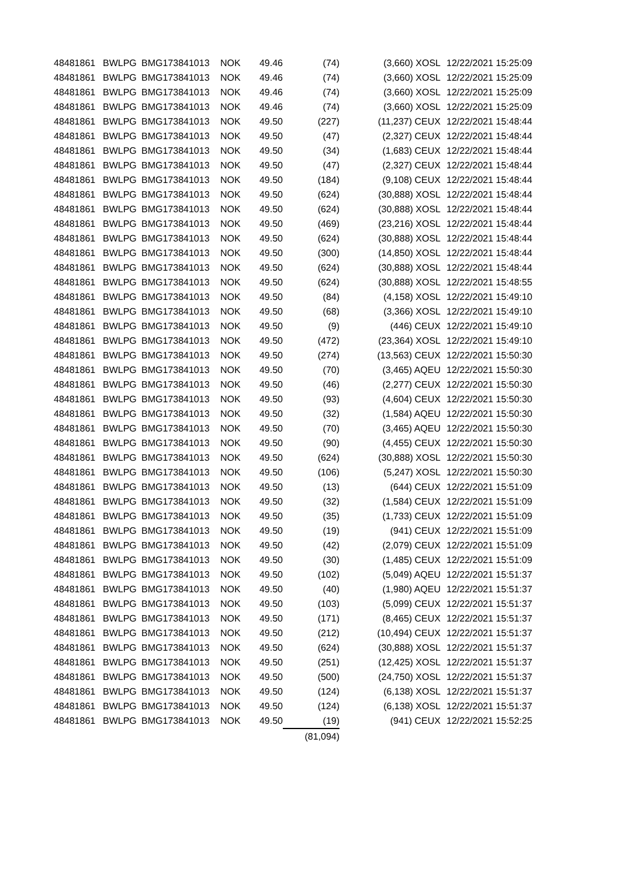| 48481861 | BWLPG | BMG173841013 | NOK | 49.46 | (74) | (3,660) XOSL | | 12/22/2021 15:25:09 |
| 48481861 | BWLPG | BMG173841013 | NOK | 49.46 | (74) | (3,660) XOSL | | 12/22/2021 15:25:09 |
| 48481861 | BWLPG | BMG173841013 | NOK | 49.46 | (74) | (3,660) XOSL | | 12/22/2021 15:25:09 |
| 48481861 | BWLPG | BMG173841013 | NOK | 49.46 | (74) | (3,660) XOSL | | 12/22/2021 15:25:09 |
| 48481861 | BWLPG | BMG173841013 | NOK | 49.50 | (227) | (11,237) CEUX | | 12/22/2021 15:48:44 |
| 48481861 | BWLPG | BMG173841013 | NOK | 49.50 | (47) | (2,327) CEUX | | 12/22/2021 15:48:44 |
| 48481861 | BWLPG | BMG173841013 | NOK | 49.50 | (34) | (1,683) CEUX | | 12/22/2021 15:48:44 |
| 48481861 | BWLPG | BMG173841013 | NOK | 49.50 | (47) | (2,327) CEUX | | 12/22/2021 15:48:44 |
| 48481861 | BWLPG | BMG173841013 | NOK | 49.50 | (184) | (9,108) CEUX | | 12/22/2021 15:48:44 |
| 48481861 | BWLPG | BMG173841013 | NOK | 49.50 | (624) | (30,888) XOSL | | 12/22/2021 15:48:44 |
| 48481861 | BWLPG | BMG173841013 | NOK | 49.50 | (624) | (30,888) XOSL | | 12/22/2021 15:48:44 |
| 48481861 | BWLPG | BMG173841013 | NOK | 49.50 | (469) | (23,216) XOSL | | 12/22/2021 15:48:44 |
| 48481861 | BWLPG | BMG173841013 | NOK | 49.50 | (624) | (30,888) XOSL | | 12/22/2021 15:48:44 |
| 48481861 | BWLPG | BMG173841013 | NOK | 49.50 | (300) | (14,850) XOSL | | 12/22/2021 15:48:44 |
| 48481861 | BWLPG | BMG173841013 | NOK | 49.50 | (624) | (30,888) XOSL | | 12/22/2021 15:48:44 |
| 48481861 | BWLPG | BMG173841013 | NOK | 49.50 | (624) | (30,888) XOSL | | 12/22/2021 15:48:55 |
| 48481861 | BWLPG | BMG173841013 | NOK | 49.50 | (84) | (4,158) XOSL | | 12/22/2021 15:49:10 |
| 48481861 | BWLPG | BMG173841013 | NOK | 49.50 | (68) | (3,366) XOSL | | 12/22/2021 15:49:10 |
| 48481861 | BWLPG | BMG173841013 | NOK | 49.50 | (9) | (446) CEUX | | 12/22/2021 15:49:10 |
| 48481861 | BWLPG | BMG173841013 | NOK | 49.50 | (472) | (23,364) XOSL | | 12/22/2021 15:49:10 |
| 48481861 | BWLPG | BMG173841013 | NOK | 49.50 | (274) | (13,563) CEUX | | 12/22/2021 15:50:30 |
| 48481861 | BWLPG | BMG173841013 | NOK | 49.50 | (70) | (3,465) AQEU | | 12/22/2021 15:50:30 |
| 48481861 | BWLPG | BMG173841013 | NOK | 49.50 | (46) | (2,277) CEUX | | 12/22/2021 15:50:30 |
| 48481861 | BWLPG | BMG173841013 | NOK | 49.50 | (93) | (4,604) CEUX | | 12/22/2021 15:50:30 |
| 48481861 | BWLPG | BMG173841013 | NOK | 49.50 | (32) | (1,584) AQEU | | 12/22/2021 15:50:30 |
| 48481861 | BWLPG | BMG173841013 | NOK | 49.50 | (70) | (3,465) AQEU | | 12/22/2021 15:50:30 |
| 48481861 | BWLPG | BMG173841013 | NOK | 49.50 | (90) | (4,455) CEUX | | 12/22/2021 15:50:30 |
| 48481861 | BWLPG | BMG173841013 | NOK | 49.50 | (624) | (30,888) XOSL | | 12/22/2021 15:50:30 |
| 48481861 | BWLPG | BMG173841013 | NOK | 49.50 | (106) | (5,247) XOSL | | 12/22/2021 15:50:30 |
| 48481861 | BWLPG | BMG173841013 | NOK | 49.50 | (13) | (644) CEUX | | 12/22/2021 15:51:09 |
| 48481861 | BWLPG | BMG173841013 | NOK | 49.50 | (32) | (1,584) CEUX | | 12/22/2021 15:51:09 |
| 48481861 | BWLPG | BMG173841013 | NOK | 49.50 | (35) | (1,733) CEUX | | 12/22/2021 15:51:09 |
| 48481861 | BWLPG | BMG173841013 | NOK | 49.50 | (19) | (941) CEUX | | 12/22/2021 15:51:09 |
| 48481861 | BWLPG | BMG173841013 | NOK | 49.50 | (42) | (2,079) CEUX | | 12/22/2021 15:51:09 |
| 48481861 | BWLPG | BMG173841013 | NOK | 49.50 | (30) | (1,485) CEUX | | 12/22/2021 15:51:09 |
| 48481861 | BWLPG | BMG173841013 | NOK | 49.50 | (102) | (5,049) AQEU | | 12/22/2021 15:51:37 |
| 48481861 | BWLPG | BMG173841013 | NOK | 49.50 | (40) | (1,980) AQEU | | 12/22/2021 15:51:37 |
| 48481861 | BWLPG | BMG173841013 | NOK | 49.50 | (103) | (5,099) CEUX | | 12/22/2021 15:51:37 |
| 48481861 | BWLPG | BMG173841013 | NOK | 49.50 | (171) | (8,465) CEUX | | 12/22/2021 15:51:37 |
| 48481861 | BWLPG | BMG173841013 | NOK | 49.50 | (212) | (10,494) CEUX | | 12/22/2021 15:51:37 |
| 48481861 | BWLPG | BMG173841013 | NOK | 49.50 | (624) | (30,888) XOSL | | 12/22/2021 15:51:37 |
| 48481861 | BWLPG | BMG173841013 | NOK | 49.50 | (251) | (12,425) XOSL | | 12/22/2021 15:51:37 |
| 48481861 | BWLPG | BMG173841013 | NOK | 49.50 | (500) | (24,750) XOSL | | 12/22/2021 15:51:37 |
| 48481861 | BWLPG | BMG173841013 | NOK | 49.50 | (124) | (6,138) XOSL | | 12/22/2021 15:51:37 |
| 48481861 | BWLPG | BMG173841013 | NOK | 49.50 | (124) | (6,138) XOSL | | 12/22/2021 15:51:37 |
| 48481861 | BWLPG | BMG173841013 | NOK | 49.50 | (19) | (941) CEUX | | 12/22/2021 15:52:25 |
| | | | | | (81,094) | | | |